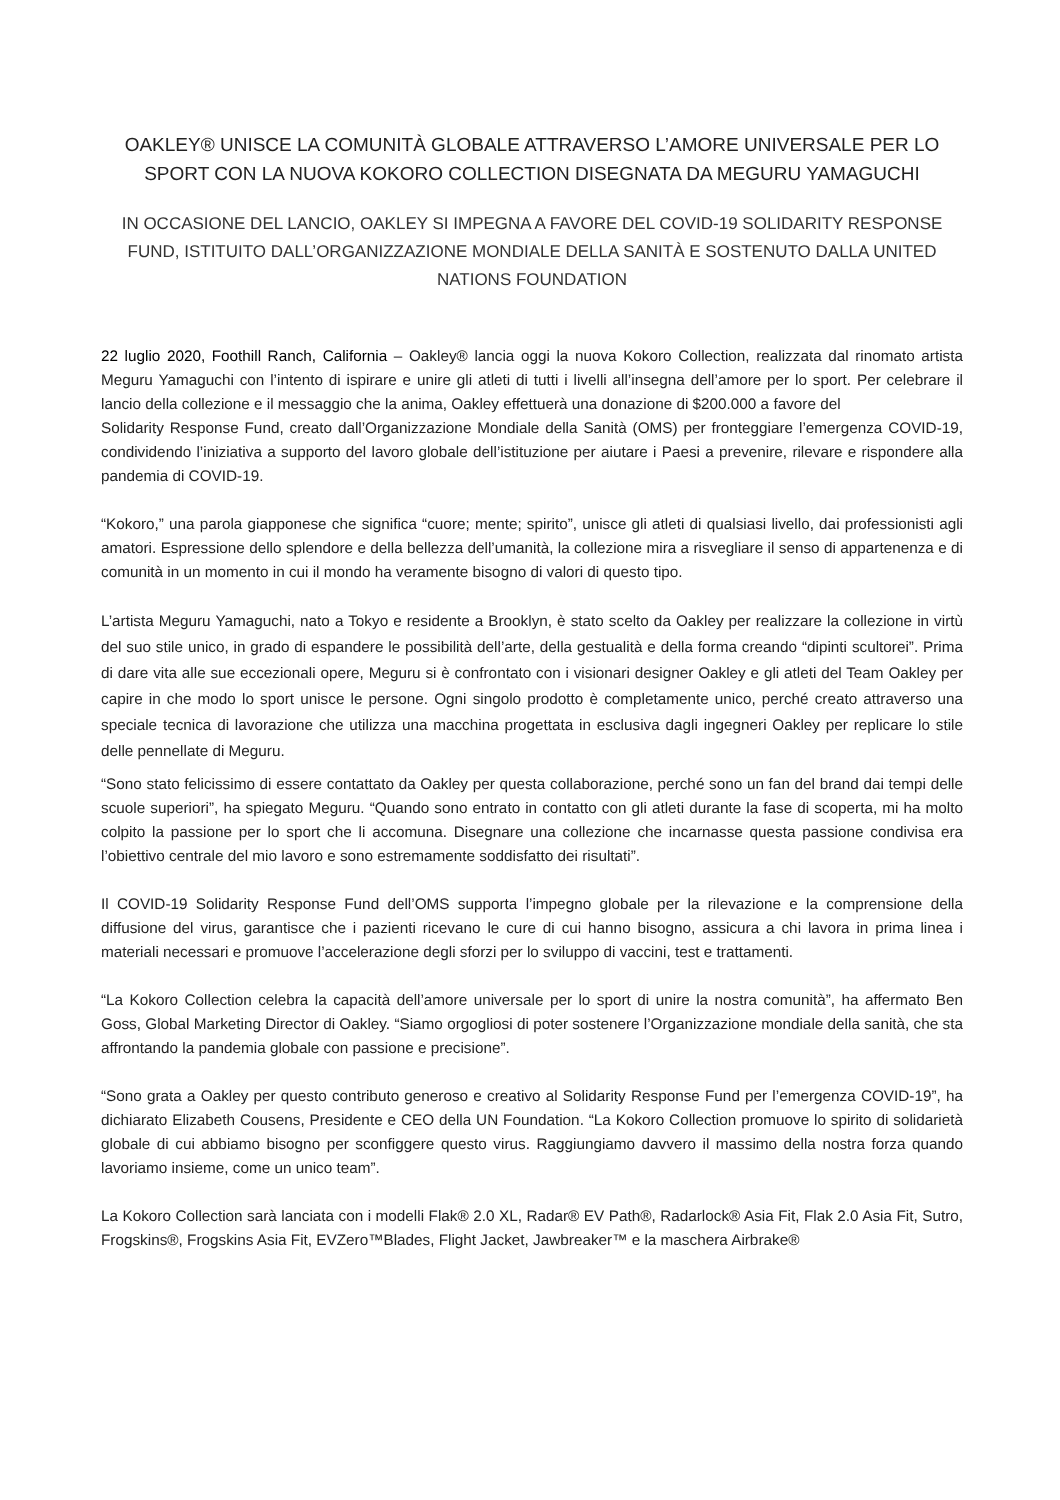OAKLEY® UNISCE LA COMUNITÀ GLOBALE ATTRAVERSO L’AMORE UNIVERSALE PER LO SPORT CON LA NUOVA KOKORO COLLECTION DISEGNATA DA MEGURU YAMAGUCHI
IN OCCASIONE DEL LANCIO, OAKLEY SI IMPEGNA A FAVORE DEL COVID-19 SOLIDARITY RESPONSE FUND, ISTITUITO DALL’ORGANIZZAZIONE MONDIALE DELLA SANITÀ E SOSTENUTO DALLA UNITED NATIONS FOUNDATION
22 luglio 2020, Foothill Ranch, California – Oakley® lancia oggi la nuova Kokoro Collection, realizzata dal rinomato artista Meguru Yamaguchi con l’intento di ispirare e unire gli atleti di tutti i livelli all’insegna dell’amore per lo sport. Per celebrare il lancio della collezione e il messaggio che la anima, Oakley effettuerà una donazione di $200.000 a favore del
Solidarity Response Fund, creato dall’Organizzazione Mondiale della Sanità (OMS) per fronteggiare l’emergenza COVID-19, condividendo l’iniziativa a supporto del lavoro globale dell’istituzione per aiutare i Paesi a prevenire, rilevare e rispondere alla pandemia di COVID-19.
“Kokoro,” una parola giapponese che significa “cuore; mente; spirito”, unisce gli atleti di qualsiasi livello, dai professionisti agli amatori. Espressione dello splendore e della bellezza dell’umanità, la collezione mira a risvegliare il senso di appartenenza e di comunità in un momento in cui il mondo ha veramente bisogno di valori di questo tipo.
L’artista Meguru Yamaguchi, nato a Tokyo e residente a Brooklyn, è stato scelto da Oakley per realizzare la collezione in virtù del suo stile unico, in grado di espandere le possibilità dell’arte, della gestualità e della forma creando “dipinti scultorei”. Prima di dare vita alle sue eccezionali opere, Meguru si è confrontato con i visionari designer Oakley e gli atleti del Team Oakley per capire in che modo lo sport unisce le persone. Ogni singolo prodotto è completamente unico, perché creato attraverso una speciale tecnica di lavorazione che utilizza una macchina progettata in esclusiva dagli ingegneri Oakley per replicare lo stile delle pennellate di Meguru.
“Sono stato felicissimo di essere contattato da Oakley per questa collaborazione, perché sono un fan del brand dai tempi delle scuole superiori”, ha spiegato Meguru. “Quando sono entrato in contatto con gli atleti durante la fase di scoperta, mi ha molto colpito la passione per lo sport che li accomuna. Disegnare una collezione che incarnasse questa passione condivisa era l’obiettivo centrale del mio lavoro e sono estremamente soddisfatto dei risultati”.
Il COVID-19 Solidarity Response Fund dell’OMS supporta l’impegno globale per la rilevazione e la comprensione della diffusione del virus, garantisce che i pazienti ricevano le cure di cui hanno bisogno, assicura a chi lavora in prima linea i materiali necessari e promuove l’accelerazione degli sforzi per lo sviluppo di vaccini, test e trattamenti.
“La Kokoro Collection celebra la capacità dell’amore universale per lo sport di unire la nostra comunità”, ha affermato Ben Goss, Global Marketing Director di Oakley. “Siamo orgogliosi di poter sostenere l’Organizzazione mondiale della sanità, che sta affrontando la pandemia globale con passione e precisione”.
“Sono grata a Oakley per questo contributo generoso e creativo al Solidarity Response Fund per l’emergenza COVID-19”, ha dichiarato Elizabeth Cousens, Presidente e CEO della UN Foundation. “La Kokoro Collection promuove lo spirito di solidarietà globale di cui abbiamo bisogno per sconfiggere questo virus. Raggiungiamo davvero il massimo della nostra forza quando lavoriamo insieme, come un unico team”.
La Kokoro Collection sarà lanciata con i modelli Flak® 2.0 XL, Radar® EV Path®, Radarlock® Asia Fit, Flak 2.0 Asia Fit, Sutro, Frogskins®, Frogskins Asia Fit, EVZero™Blades, Flight Jacket, Jawbreaker™ e la maschera Airbrake®